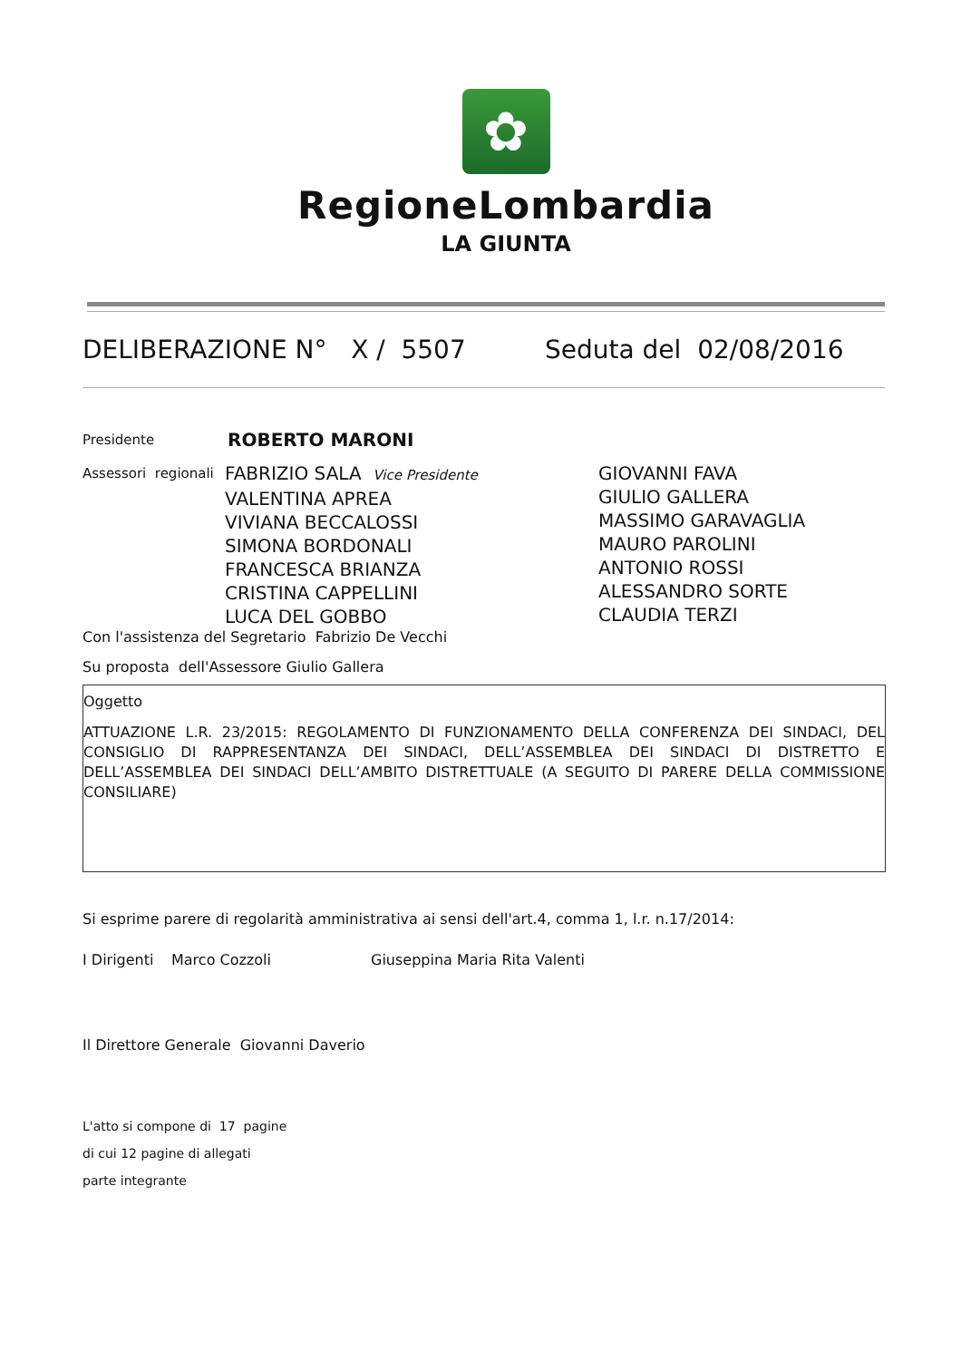✿
RegioneLombardia
LA GIUNTA
DELIBERAZIONE N° X / 5507 Seduta del 02/08/2016
Presidente ROBERTO MARONI
Assessori regionali
FABRIZIO SALA Vice Presidente
VALENTINA APREA
VIVIANA BECCALOSSI
SIMONA BORDONALI
FRANCESCA BRIANZA
CRISTINA CAPPELLINI
LUCA DEL GOBBO
GIOVANNI FAVA
GIULIO GALLERA
MASSIMO GARAVAGLIA
MAURO PAROLINI
ANTONIO ROSSI
ALESSANDRO SORTE
CLAUDIA TERZI
Con l'assistenza del Segretario Fabrizio De Vecchi
Su proposta dell'Assessore Giulio Gallera
Oggetto
ATTUAZIONE L.R. 23/2015: REGOLAMENTO DI FUNZIONAMENTO DELLA CONFERENZA DEI SINDACI, DEL CONSIGLIO DI RAPPRESENTANZA DEI SINDACI, DELL’ASSEMBLEA DEI SINDACI DI DISTRETTO E DELL’ASSEMBLEA DEI SINDACI DELL’AMBITO DISTRETTUALE (A SEGUITO DI PARERE DELLA COMMISSIONE CONSILIARE)
Si esprime parere di regolarità amministrativa ai sensi dell'art.4, comma 1, l.r. n.17/2014:
I Dirigenti Marco Cozzoli Giuseppina Maria Rita Valenti
Il Direttore Generale Giovanni Daverio
L'atto si compone di 17 pagine
di cui 12 pagine di allegati
parte integrante